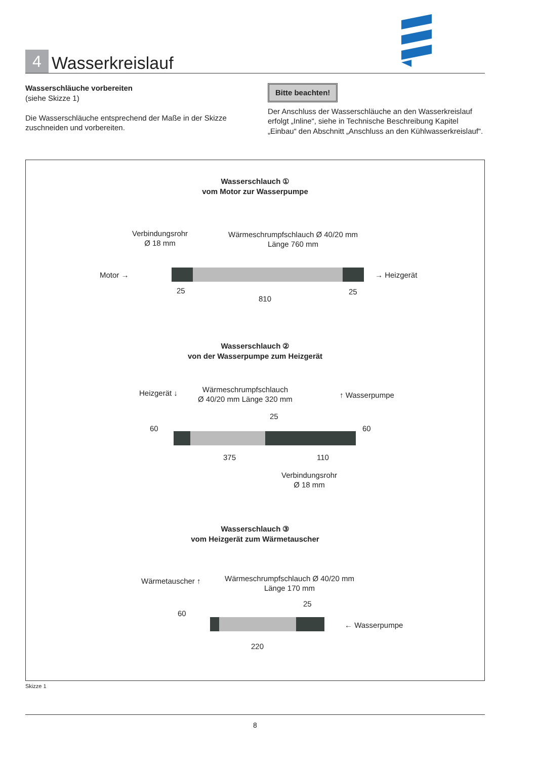4
Wasserkreislauf
Wasserschläuche vorbereiten
(siehe Skizze 1)
Die Wasserschläuche entsprechend der Maße in der Skizze zuschneiden und vorbereiten.
Bitte beachten!
Der Anschluss der Wasserschläuche an den Wasserkreislauf erfolgt „Inline“, siehe in Technische Beschreibung Kapitel „Einbau“ den Abschnitt „Anschluss an den Kühlwasserkreislauf“.
Wasserschlauch ①
vom Motor zur Wasserpumpe
Verbindungsrohr
Ø 18 mm
Wärmeschrumpfschlauch Ø 40/20 mm
Länge 760 mm
Motor → → Heizgerät
25 25
810
Wasserschlauch ②
von der Wasserpumpe zum Heizgerät
Heizgerät ↓
Wärmeschrumpfschlauch
Ø 40/20 mm Länge 320 mm
↑ Wasserpumpe
60 60
25
375 110
Verbindungsrohr
Ø 18 mm
Wasserschlauch ③
vom Heizgerät zum Wärmetauscher
Wärmetauscher ↑
Wärmeschrumpfschlauch Ø 40/20 mm
Länge 170 mm
60
25
← Wasserpumpe
220
Skizze 1
8